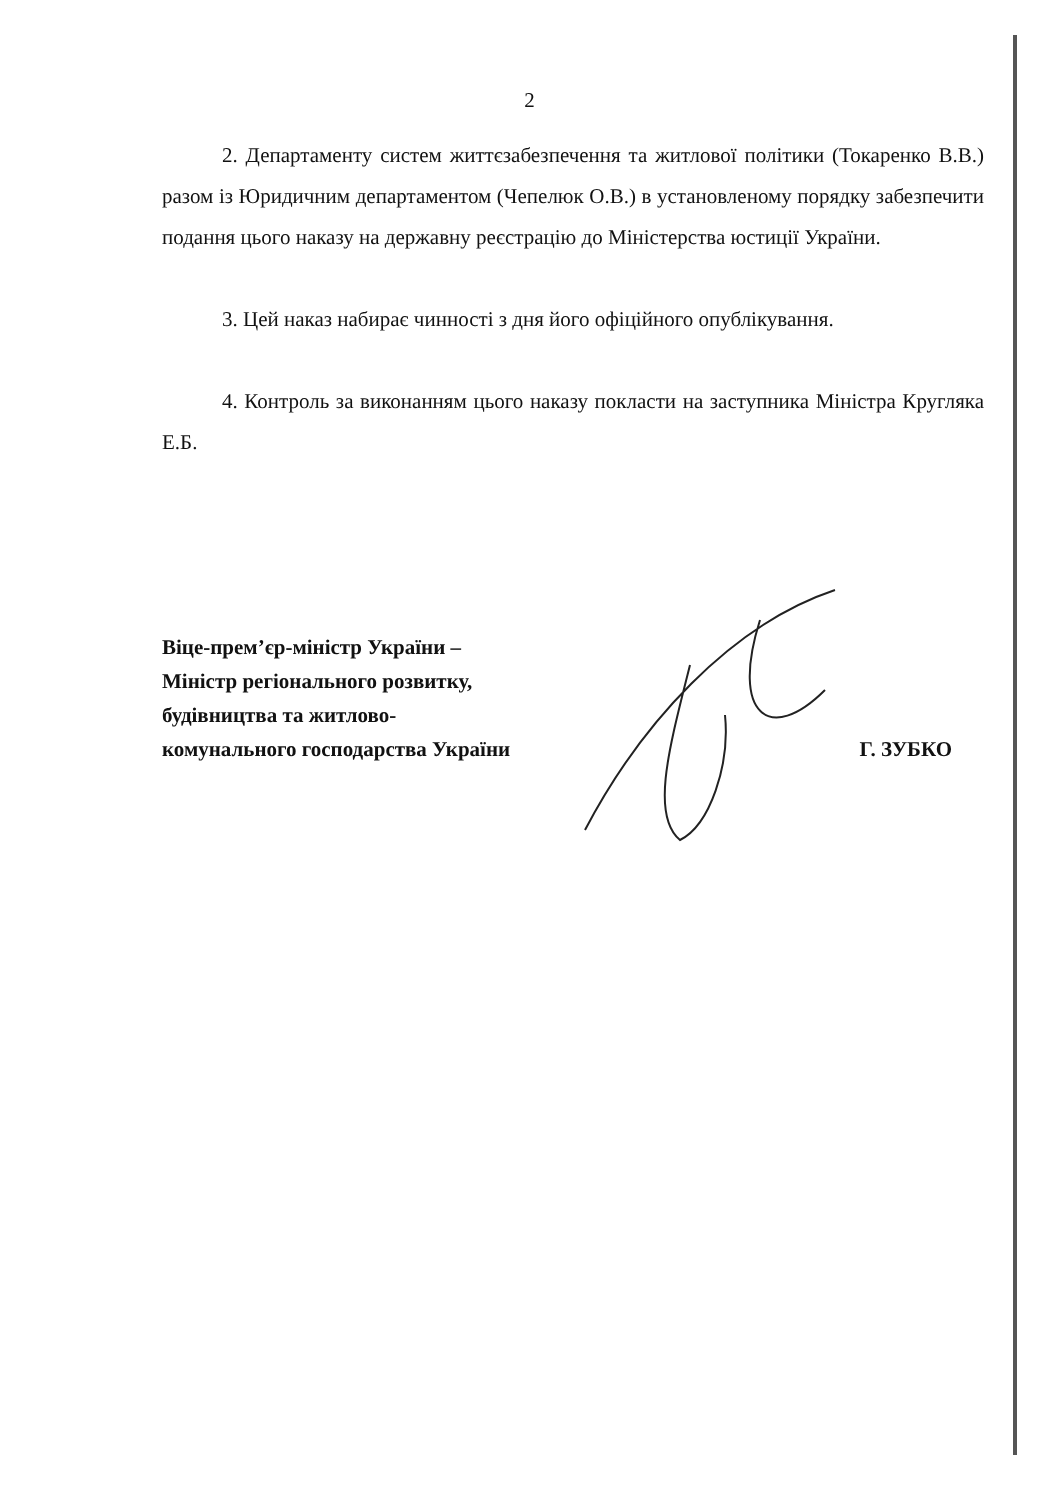2
2. Департаменту систем життєзабезпечення та житлової політики (Токаренко В.В.) разом із Юридичним департаментом (Чепелюк О.В.) в установленому порядку забезпечити подання цього наказу на державну реєстрацію до Міністерства юстиції України.
3. Цей наказ набирає чинності з дня його офіційного опублікування.
4. Контроль за виконанням цього наказу покласти на заступника Міністра Кругляка Е.Б.
Віце-прем’єр-міністр України –
Міністр регіонального розвитку,
будівництва та житлово-
комунального господарства України
Г. ЗУБКО